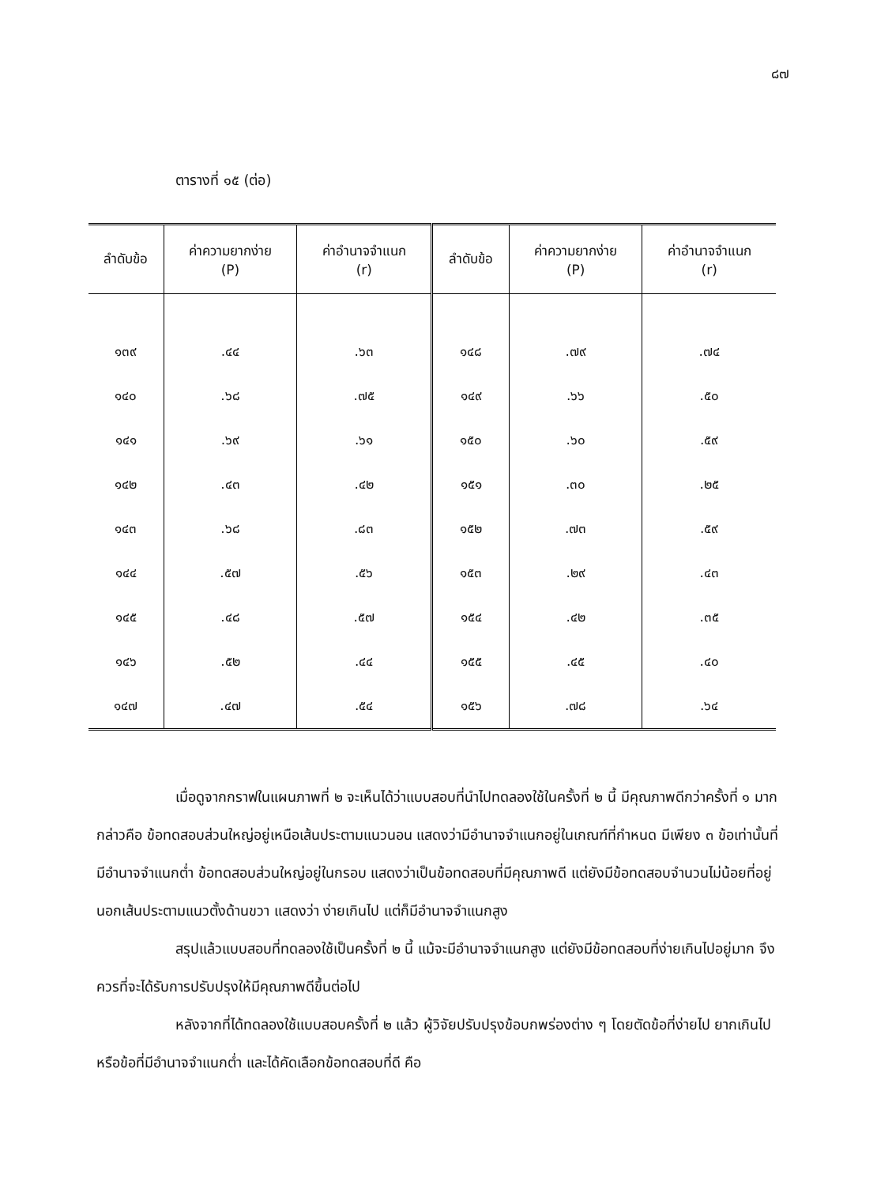๘๗
ตารางที่ ๑๕ (ต่อ)
| ลำดับข้อ | ค่าความยากง่าย (P) | ค่าอำนาจจำแนก (r) | ลำดับข้อ | ค่าความยากง่าย (P) | ค่าอำนาจจำแนก (r) |
| --- | --- | --- | --- | --- | --- |
| ๑๓๙ | .๔๔ | .๖๓ | ๑๔๘ | .๗๙ | .๗๔ |
| ๑๔๐ | .๖๘ | .๗๕ | ๑๔๙ | .๖๖ | .๕๐ |
| ๑๔๑ | .๖๙ | .๖๑ | ๑๕๐ | .๖๐ | .๕๙ |
| ๑๔๒ | .๔๓ | .๔๒ | ๑๕๑ | .๓๐ | .๒๕ |
| ๑๔๓ | .๖๘ | .๘๓ | ๑๕๒ | .๗๓ | .๕๙ |
| ๑๔๔ | .๕๗ | .๕๖ | ๑๕๓ | .๒๙ | .๔๓ |
| ๑๔๕ | .๔๘ | .๕๗ | ๑๕๔ | .๔๒ | .๓๕ |
| ๑๔๖ | .๕๒ | .๔๔ | ๑๕๕ | .๔๕ | .๔๐ |
| ๑๔๗ | .๔๗ | .๕๔ | ๑๕๖ | .๗๘ | .๖๔ |
เมื่อดูจากกราฟในแผนภาพที่ ๒ จะเห็นได้ว่าแบบสอบที่นำไปทดลองใช้ในครั้งที่ ๒ นี้ มีคุณภาพดีกว่าครั้งที่ ๑ มาก กล่าวคือ ข้อทดสอบส่วนใหญ่อยู่เหนือเส้นประตามแนวนอน แสดงว่ามีอำนาจจำแนกอยู่ในเกณฑ์ที่กำหนด มีเพียง ๓ ข้อเท่านั้นที่มีอำนาจจำแนกต่ำ ข้อทดสอบส่วนใหญ่อยู่ในกรอบ แสดงว่าเป็นข้อทดสอบที่มีคุณภาพดี แต่ยังมีข้อทดสอบจำนวนไม่น้อยที่อยู่นอกเส้นประตามแนวตั้งด้านขวา แสดงว่า ง่ายเกินไป แต่ก็มีอำนาจจำแนกสูง
สรุปแล้วแบบสอบที่ทดลองใช้เป็นครั้งที่ ๒ นี้ แม้จะมีอำนาจจำแนกสูง แต่ยังมีข้อทดสอบที่ง่ายเกินไปอยู่มาก จึงควรที่จะได้รับการปรับปรุงให้มีคุณภาพดีขึ้นต่อไป
หลังจากที่ได้ทดลองใช้แบบสอบครั้งที่ ๒ แล้ว ผู้วิจัยปรับปรุงข้อบกพร่องต่าง ๆ โดยตัดข้อที่ง่ายไป ยากเกินไป หรือข้อที่มีอำนาจจำแนกต่ำ และได้คัดเลือกข้อทดสอบที่ดี คือ